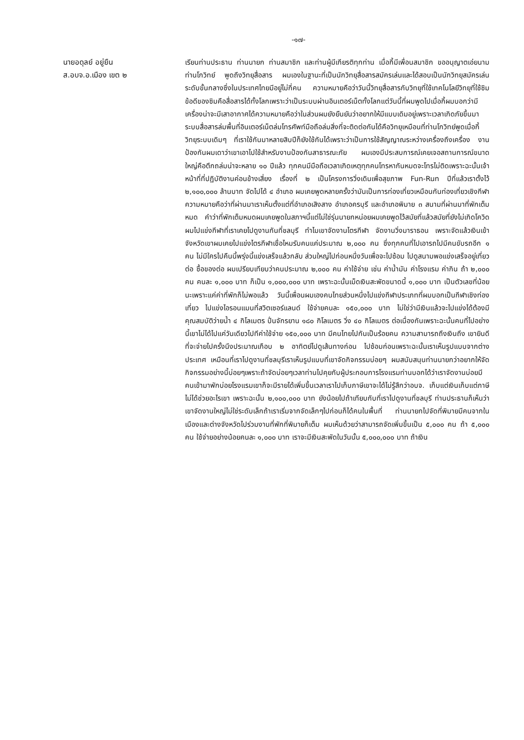-๑๗-
นายอดุลย์ อยู่ยืน
ส.อบจ.อ.เมือง เขต ๒
เรียนท่านประธาน ท่านนายก ท่านสมาชิก และท่านผู้มีเกียรติทุกท่าน เมื่อกี้มีเพื่อนสมาชิก ขออนุญาตเอ่ยนามท่านโกวิทย์ พูดถึงวิทยุสื่อสาร ผมเองในฐานะที่เป็นนักวิทยุสื่อสารสมัครเล่นและได้สอบเป็นนักวิทยุสมัครเล่นระดับขั้นกลางซึ่งในประเทศไทยมีอยู่ไม่กี่คน ความหมายคือว่าวันนี้วิทยุสื่อสารกับวิทยุที่ใช้เทคโนโลยีวิทยุที่ใช้ซิมข้อดีของซิมคือสื่อสารได้ทั้งโลกเพราะว่าเป็นระบบผ่านอินเตอร์เน็ตทั้งโลกแต่วันนี้ที่ผมพูดไปเมื่อกี้ผมบอกว่ามีเครื่องน่าจะมีเสาอากาศได้ความหมายคือว่าในส่วนผมยังยืนยันว่าอยากให้มีแบบเดิมอยู่เพราะเวลาเกิดภัยขึ้นมาระบบสื่อสารล่มพื้นที่อินเตอร์เน็ตล่มโทรศัพท์มือถือล่มสิ่งที่จะติดต่อกันได้คือวิทยุเหมือนที่ท่านโกวิทย์พูดเมื่อกี้วิทยุระบบเดิมๆ ที่เราใช้กันมาหลายสิบปีก็ยังใช้กันได้เพราะว่าเป็นการใช้สัญญาณระหว่างเครื่องถึงเครื่อง งานป้องกันผมเดาว่าเขาเอาไปใช้สำหรับงานป้องกันสาธารณะภัย ผมเองมีประสบการณ์เคยเจอสถานการณ์ขนาดใหญ่คือตึกถล่มน่าจะหลาย ๑๐ ปีแล้ว ทุกคนมีมือถือเวลาเกิดเหตุทุกคนโทรหากันหมดจะโทรไม่ติดเพราะฉะนั้นเจ้าหน้าที่ที่ปฏิบัติงานค่อนข้างเสี่ยง เรื่องที่ ๒ เป็นโครงการวิ่งเดินเพื่อสุขภาพ Fun-Run ปีที่แล้วเราตั้งไว้ ๒,๑๐๐,๐๐๐ ล้านบาท จัดไปได้ ๔ อำเภอ ผมเคยพูดหลายครั้งว่ามันเป็นการท่องเที่ยวเหมือนกันท่องเที่ยวเชิงกีฬาความหมายคือว่าที่ผ่านมาเราเห็นตั้งแต่ที่อำเภอเสิงสาง อำเภอครบุรี และอำเภอพิมาย ๓ สนามที่ผ่านมาที่พักเต็มหมด คำว่าที่พักเต็มหมดผมเคยพูดในสภาฯนี้แต่ไม่ใช่รุ่นนายกหน่อยผมเคยพูดไว้สมัยที่แล้วสมัยที่ยังไม่เกิดโควิดผมไปแข่งกีฬาที่เราเคยไปดูงานกันที่ชลบุรี ทำไมเขาจัดงานไตรกีฬา จัดงานวิ่งมาราธอน เพราะจัดแล้วเงินเข้าจังหวัดเขาผมเคยไปแข่งไตรกีฬาเชื่อไหมรับคนแค่ประมาณ ๒,๐๐๐ คน ซึ่งทุกคนที่ไปเอารถไปมีคนขับรถอีก ๑ คน ไม่มีใครไปคืนนี้พรุ่งนี้แข่งเสร็จแล้วกลับ ส่วนใหญ่ไปก่อนหนึ่งวันเพื่อจะไปซ้อม ไปดูสนามพอแข่งเสร็จอยู่เที่ยวต่อ ซื้อของต่อ ผมเปรียบเทียบว่าคนประมาณ ๒,๐๐๐ คน ค่าใช้จ่าย เช่น ค่าน้ำมัน ค่าโรงแรม ค่ากิน ถ้า ๒,๐๐๐ คน คนละ ๑,๐๐๐ บาท ก็เป็น ๑,๐๐๐,๐๐๐ บาท เพราะฉะนั้นเม็ดเงินสะพัดขนาดนี้ ๑,๐๐๐ บาท เป็นตัวเลขที่น้อยนะเพราะแค่ค่าที่พักก็ไม่พอแล้ว วันนี้เพื่อนผมเองคนไทยส่วนหนึ่งไปแข่งกีฬาประเภทที่ผมบอกเป็นกีฬาเชิงท่องเที่ยว ไปแข่งไอรอนแมนที่สวิตเซอร์แลนด์ ใช้จ่ายคนละ ๑๕๐,๐๐๐ บาท ไม่ใช่ว่ามีเงินแล้วจะไปแข่งได้ต้องมีคุณสมบัติว่ายน้ำ ๔ กิโลเมตร ปั่นจักรยาน ๑๘๐ กิโลเมตร วิ่ง ๔๐ กิโลเมตร ต่อเนื่องกันเพราะฉะนั้นคนที่ไปอย่างนี้เขาไม่ได้ไปแค่วันเดียวไปทีค่าใช้จ่าย ๑๕๐,๐๐๐ บาท มีคนไทยไปกันเป็นร้อยคน ความสามารถถึงเงินถึง เขายินดีที่จะจ่ายไปครั้งนึงประมาณเกือบ ๒ อาทิตย์ไปดูเส้นทางก่อน ไปซ้อมก่อนเพราะฉะนั้นเราเห็นรูปแบบจากต่างประเทศ เหมือนที่เราไปดูงานที่ชลบุรีเราเห็นรูปแบบที่เขาจัดกิจกรรมบ่อยๆ ผมสนับสนุนท่านนายกว่าอยากให้จัดกิจกรรมอย่างนี้บ่อยๆเพราะถ้าจัดบ่อยๆเวลาท่านไปคุยกับผู้ประกอบการโรงแรมท่านบอกได้ว่าเราจัดงานบ่อยมีคนเข้ามาพักบ่อยโรงแรมเขาก็จะมีรายได้เพิ่มขึ้นเวลาเราไปเก็บภาษีเขาจะได้ไม่รู้สึกว่าอบจ. เก็บแต่เงินเก็บแต่ภาษีไม่ได้ช่วยอะไรเขา เพราะฉะนั้น ๒,๑๐๐,๐๐๐ บาท ยังน้อยไปถ้าเทียบกับที่เราไปดูงานที่ชลบุรี ท่านประธานก็เห็นว่าเขาจัดงานใหญ่ไม่ใช่ระดับเล็กถ้าเราเริ่มจากจัดเล็กๆไปก่อนก็ได้คนในพื้นที่ ท่านนายกไปจัดที่พิมายมีคนจากในเมืองและต่างจังหวัดไปร่วมงานที่พักที่พิมายก็เต็ม ผมเห็นด้วยว่าสามารถจัดเพิ่มขึ้นเป็น ๕,๐๐๐ คน ถ้า ๕,๐๐๐ คน ใช้จ่ายอย่างน้อยคนละ ๑,๐๐๐ บาท เราจะมีเงินสะพัดในวันนั้น ๕,๐๐๐,๐๐๐ บาท ถ้าเงิน